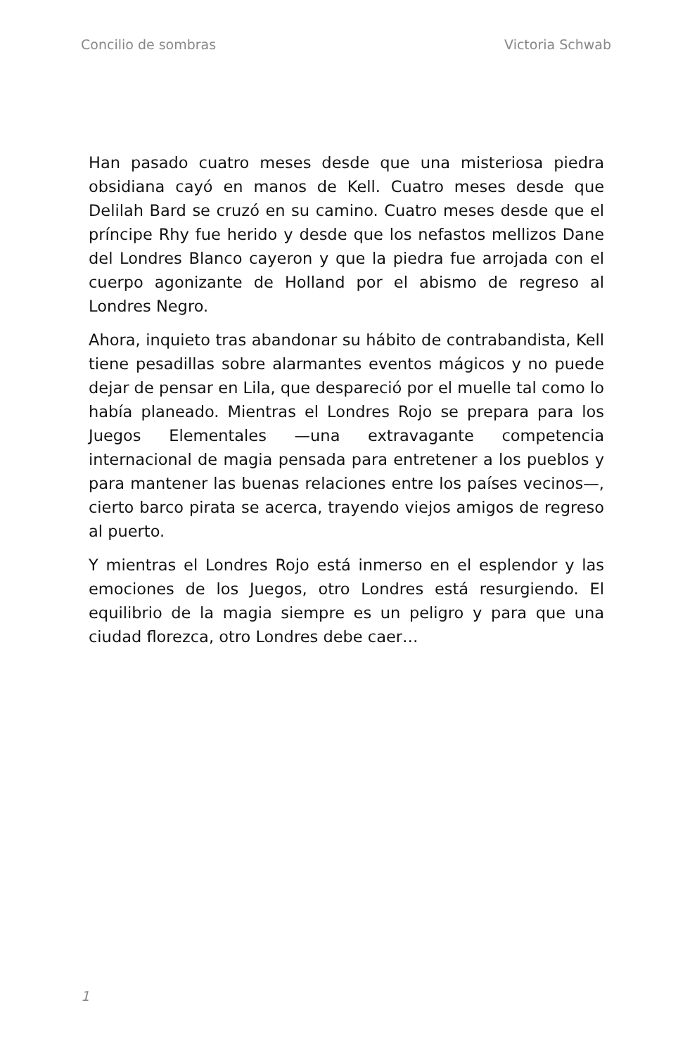Concilio de sombras Victoria Schwab
Han pasado cuatro meses desde que una misteriosa piedra obsidiana cayó en manos de Kell. Cuatro meses desde que Delilah Bard se cruzó en su camino. Cuatro meses desde que el príncipe Rhy fue herido y desde que los nefastos mellizos Dane del Londres Blanco cayeron y que la piedra fue arrojada con el cuerpo agonizante de Holland por el abismo de regreso al Londres Negro.
Ahora, inquieto tras abandonar su hábito de contrabandista, Kell tiene pesadillas sobre alarmantes eventos mágicos y no puede dejar de pensar en Lila, que despareció por el muelle tal como lo había planeado. Mientras el Londres Rojo se prepara para los Juegos Elementales —una extravagante competencia internacional de magia pensada para entretener a los pueblos y para mantener las buenas relaciones entre los países vecinos—, cierto barco pirata se acerca, trayendo viejos amigos de regreso al puerto.
Y mientras el Londres Rojo está inmerso en el esplendor y las emociones de los Juegos, otro Londres está resurgiendo. El equilibrio de la magia siempre es un peligro y para que una ciudad florezca, otro Londres debe caer…
1